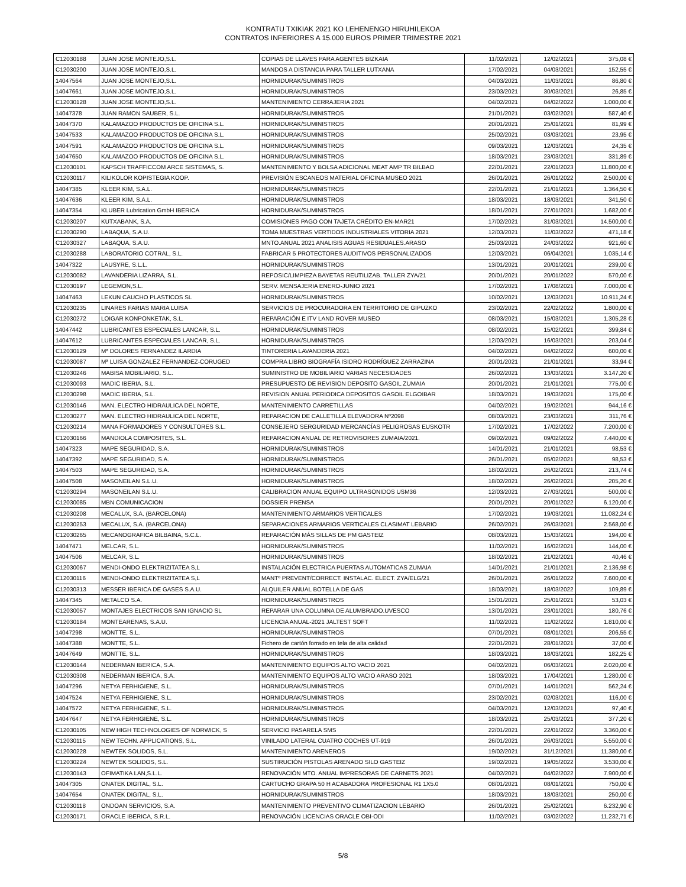KONTRATU TXIKIAK 2021 KO LEHENENGO HIRUHILEKOA
CONTRATOS INFERIORES A 15.000 EUROS PRIMER TRIMESTRE 2021
| C12030188 | JUAN JOSE MONTEJO,S.L. | COPIAS DE LLAVES PARA AGENTES BIZKAIA | 11/02/2021 | 12/02/2021 | 375,08 € |
| C12030200 | JUAN JOSE MONTEJO,S.L. | MANDOS A DISTANCIA PARA TALLER LUTXANA | 17/02/2021 | 04/03/2021 | 152,55 € |
| 14047564 | JUAN JOSE MONTEJO,S.L. | HORNIDURAK/SUMINISTROS | 04/03/2021 | 11/03/2021 | 86,80 € |
| 14047661 | JUAN JOSE MONTEJO,S.L. | HORNIDURAK/SUMINISTROS | 23/03/2021 | 30/03/2021 | 26,85 € |
| C12030128 | JUAN JOSE MONTEJO,S.L. | MANTENIMIENTO CERRAJERIA 2021 | 04/02/2021 | 04/02/2022 | 1.000,00 € |
| 14047378 | JUAN RAMON SAUBER, S.L. | HORNIDURAK/SUMINISTROS | 21/01/2021 | 03/02/2021 | 587,40 € |
| 14047370 | KALAMAZOO PRODUCTOS DE OFICINA S.L. | HORNIDURAK/SUMINISTROS | 20/01/2021 | 25/01/2021 | 81,99 € |
| 14047533 | KALAMAZOO PRODUCTOS DE OFICINA S.L. | HORNIDURAK/SUMINISTROS | 25/02/2021 | 03/03/2021 | 23,95 € |
| 14047591 | KALAMAZOO PRODUCTOS DE OFICINA S.L. | HORNIDURAK/SUMINISTROS | 09/03/2021 | 12/03/2021 | 24,35 € |
| 14047650 | KALAMAZOO PRODUCTOS DE OFICINA S.L. | HORNIDURAK/SUMINISTROS | 18/03/2021 | 23/03/2021 | 331,89 € |
| C12030101 | KAPSCH TRAFFICCOM ARCE SISTEMAS, S. | MANTENIMIENTO Y BOLSA ADICIONAL MEAT AMP TR BILBAO | 22/01/2021 | 22/01/2023 | 11.800,00 € |
| C12030117 | KILIKOLOR KOPISTEGIA KOOP. | PREVISIÓN ESCANEOS MATERIAL OFICINA MUSEO 2021 | 26/01/2021 | 26/01/2022 | 2.500,00 € |
| 14047385 | KLEER KIM, S.A.L. | HORNIDURAK/SUMINISTROS | 22/01/2021 | 21/01/2021 | 1.364,50 € |
| 14047636 | KLEER KIM, S.A.L. | HORNIDURAK/SUMINISTROS | 18/03/2021 | 18/03/2021 | 341,50 € |
| 14047354 | KLUBER Lubrication GmbH IBERICA | HORNIDURAK/SUMINISTROS | 18/01/2021 | 27/01/2021 | 1.682,00 € |
| C12030207 | KUTXABANK, S.A. | COMISIONES PAGO CON TAJETA CRÉDITO EN-MAR21 | 17/02/2021 | 31/03/2021 | 14.500,00 € |
| C12030290 | LABAQUA, S.A.U. | TOMA MUESTRAS VERTIDOS INDUSTRIALES VITORIA 2021 | 12/03/2021 | 11/03/2022 | 471,18 € |
| C12030327 | LABAQUA, S.A.U. | MNTO.ANUAL 2021 ANALISIS AGUAS RESIDUALES.ARASO | 25/03/2021 | 24/03/2022 | 921,60 € |
| C12030288 | LABORATORIO COTRAL, S.L. | FABRICAR 5 PROTECTORES AUDITIVOS PERSONALIZADOS | 12/03/2021 | 06/04/2021 | 1.035,14 € |
| 14047322 | LAUSYRE, S.L.L. | HORNIDURAK/SUMINISTROS | 13/01/2021 | 20/01/2021 | 239,00 € |
| C12030082 | LAVANDERIA LIZARRA, S.L. | REPOSIC/LIMPIEZA BAYETAS REUTILIZAB. TALLER ZYA/21 | 20/01/2021 | 20/01/2022 | 570,00 € |
| C12030197 | LEGEMON,S.L. | SERV. MENSAJERIA ENERO-JUNIO 2021 | 17/02/2021 | 17/08/2021 | 7.000,00 € |
| 14047463 | LEKUN CAUCHO PLASTICOS SL | HORNIDURAK/SUMINISTROS | 10/02/2021 | 12/03/2021 | 10.911,24 € |
| C12030235 | LINARES FARIAS MARIA LUISA | SERVICIOS DE PROCURADORA EN TERRITORIO DE GIPUZKO | 23/02/2021 | 22/02/2022 | 1.800,00 € |
| C12030272 | LOIGAR KONPONKETAK, S.L. | REPARACIÓN E ITV LAND ROVER MUSEO | 08/03/2021 | 15/03/2021 | 1.305,28 € |
| 14047442 | LUBRICANTES ESPECIALES LANCAR, S.L. | HORNIDURAK/SUMINISTROS | 08/02/2021 | 15/02/2021 | 399,84 € |
| 14047612 | LUBRICANTES ESPECIALES LANCAR, S.L. | HORNIDURAK/SUMINISTROS | 12/03/2021 | 16/03/2021 | 203,04 € |
| C12030129 | Mª DOLORES FERNANDEZ ILARDIA | TINTORERIA LAVANDERIA 2021 | 04/02/2021 | 04/02/2022 | 600,00 € |
| C12030087 | Mª LUISA GONZALEZ FERNANDEZ-CORUGED | COMPRA LIBRO BIOGRAFÍA ISIDRO RODRÍGUEZ ZARRAZINA | 20/01/2021 | 21/01/2021 | 33,94 € |
| C12030246 | MABISA MOBILIARIO, S.L. | SUMINISTRO DE MOBILIARIO VARIAS NECESIDADES | 26/02/2021 | 13/03/2021 | 3.147,20 € |
| C12030093 | MADIC IBERIA, S.L. | PRESUPUESTO DE REVISION DEPOSITO GASOIL ZUMAIA | 20/01/2021 | 21/01/2021 | 775,00 € |
| C12030298 | MADIC IBERIA, S.L. | REVISION ANUAL PERIODICA DEPOSITOS GASOIL ELGOIBAR | 18/03/2021 | 19/03/2021 | 175,00 € |
| C12030146 | MAN. ELECTRO HIDRAULICA DEL NORTE, | MANTENIMIENTO CARRETILLAS | 04/02/2021 | 19/02/2021 | 944,16 € |
| C12030277 | MAN. ELECTRO HIDRAULICA DEL NORTE, | REPARACION DE CALLETILLA ELEVADORA Nº2098 | 08/03/2021 | 23/03/2021 | 311,76 € |
| C12030214 | MANA FORMADORES Y CONSULTORES S.L. | CONSEJERO SERGURIDAD MERCANCÍAS PELIGROSAS EUSKOTR | 17/02/2021 | 17/02/2022 | 7.200,00 € |
| C12030166 | MANDIOLA COMPOSITES, S.L. | REPARACION ANUAL DE RETROVISORES ZUMAIA/2021. | 09/02/2021 | 09/02/2022 | 7.440,00 € |
| 14047323 | MAPE SEGURIDAD, S.A. | HORNIDURAK/SUMINISTROS | 14/01/2021 | 21/01/2021 | 98,53 € |
| 14047392 | MAPE SEGURIDAD, S.A. | HORNIDURAK/SUMINISTROS | 26/01/2021 | 05/02/2021 | 98,53 € |
| 14047503 | MAPE SEGURIDAD, S.A. | HORNIDURAK/SUMINISTROS | 18/02/2021 | 26/02/2021 | 213,74 € |
| 14047508 | MASONEILAN S.L.U. | HORNIDURAK/SUMINISTROS | 18/02/2021 | 26/02/2021 | 205,20 € |
| C12030294 | MASONEILAN S.L.U. | CALIBRACION ANUAL EQUIPO ULTRASONIDOS USM36 | 12/03/2021 | 27/03/2021 | 500,00 € |
| C12030085 | MBN COMUNICACION | DOSSIER PRENSA | 20/01/2021 | 20/01/2022 | 6.120,00 € |
| C12030208 | MECALUX, S.A. (BARCELONA) | MANTENIMIENTO ARMARIOS VERTICALES | 17/02/2021 | 19/03/2021 | 11.082,24 € |
| C12030253 | MECALUX, S.A. (BARCELONA) | SEPARACIONES ARMARIOS VERTICALES CLASIMAT LEBARIO | 26/02/2021 | 26/03/2021 | 2.568,00 € |
| C12030265 | MECANOGRAFICA BILBAINA, S.C.L. | REPARACIÓN MÁS SILLAS DE PM GASTEIZ | 08/03/2021 | 15/03/2021 | 194,00 € |
| 14047471 | MELCAR, S.L. | HORNIDURAK/SUMINISTROS | 11/02/2021 | 16/02/2021 | 144,00 € |
| 14047506 | MELCAR, S.L. | HORNIDURAK/SUMINISTROS | 18/02/2021 | 21/02/2021 | 40,46 € |
| C12030067 | MENDI-ONDO ELEKTRIZITATEA S,L | INSTALACIÓN ELECTRICA PUERTAS AUTOMATICAS ZUMAIA | 14/01/2021 | 21/01/2021 | 2.136,98 € |
| C12030116 | MENDI-ONDO ELEKTRIZITATEA S,L | MANTº PREVENT/CORRECT. INSTALAC. ELECT. ZYA/ELG/21 | 26/01/2021 | 26/01/2022 | 7.600,00 € |
| C12030313 | MESSER IBERICA DE GASES S.A.U. | ALQUILER ANUAL BOTELLA DE GAS | 18/03/2021 | 18/03/2022 | 109,89 € |
| 14047345 | METALCO S.A. | HORNIDURAK/SUMINISTROS | 15/01/2021 | 25/01/2021 | 53,03 € |
| C12030057 | MONTAJES ELECTRICOS SAN IGNACIO SL | REPARAR UNA COLUMNA DE ALUMBRADO.UVESCO | 13/01/2021 | 23/01/2021 | 180,76 € |
| C12030184 | MONTEARENAS, S.A.U. | LICENCIA ANUAL-2021 JALTEST SOFT | 11/02/2021 | 11/02/2022 | 1.810,00 € |
| 14047298 | MONTTE, S.L. | HORNIDURAK/SUMINISTROS | 07/01/2021 | 08/01/2021 | 206,55 € |
| 14047388 | MONTTE, S.L. | Fichero de cartón forrado en tela de alta calidad | 22/01/2021 | 28/01/2021 | 37,00 € |
| 14047649 | MONTTE, S.L. | HORNIDURAK/SUMINISTROS | 18/03/2021 | 18/03/2021 | 182,25 € |
| C12030144 | NEDERMAN IBERICA, S.A. | MANTENIMIENTO EQUIPOS ALTO VACIO 2021 | 04/02/2021 | 06/03/2021 | 2.020,00 € |
| C12030308 | NEDERMAN IBERICA, S.A. | MANTENIMIENTO EQUIPOS ALTO VACIO ARASO 2021 | 18/03/2021 | 17/04/2021 | 1.280,00 € |
| 14047296 | NETYA FERHIGIENE, S.L. | HORNIDURAK/SUMINISTROS | 07/01/2021 | 14/01/2021 | 562,24 € |
| 14047524 | NETYA FERHIGIENE, S.L. | HORNIDURAK/SUMINISTROS | 23/02/2021 | 02/03/2021 | 116,00 € |
| 14047572 | NETYA FERHIGIENE, S.L. | HORNIDURAK/SUMINISTROS | 04/03/2021 | 12/03/2021 | 97,40 € |
| 14047647 | NETYA FERHIGIENE, S.L. | HORNIDURAK/SUMINISTROS | 18/03/2021 | 25/03/2021 | 377,20 € |
| C12030105 | NEW HIGH TECHNOLOGIES OF NORWICK, S | SERVICIO PASARELA SMS | 22/01/2021 | 22/01/2022 | 3.360,00 € |
| C12030115 | NEW TECHN. APPLICATIONS, S.L. | VINILADO LATERAL CUATRO COCHES UT-919 | 26/01/2021 | 26/03/2021 | 5.550,00 € |
| C12030228 | NEWTEK SOLIDOS, S.L. | MANTENIMIENTO ARENEROS | 19/02/2021 | 31/12/2021 | 11.380,00 € |
| C12030224 | NEWTEK SOLIDOS, S.L. | SUSTIRUCIÓN PISTOLAS ARENADO SILO GASTEIZ | 19/02/2021 | 19/05/2022 | 3.530,00 € |
| C12030143 | OFIMATIKA LAN,S.L.L. | RENOVACIÓN MTO. ANUAL IMPRESORAS DE CARNETS 2021 | 04/02/2021 | 04/02/2022 | 7.900,00 € |
| 14047305 | ONATEK DIGITAL, S.L. | CARTUCHO GRAPA 50 H ACABADORA PROFESIONAL R1 1X5.0 | 08/01/2021 | 08/01/2021 | 750,00 € |
| 14047654 | ONATEK DIGITAL, S.L. | HORNIDURAK/SUMINISTROS | 18/03/2021 | 18/03/2021 | 250,00 € |
| C12030118 | ONDOAN SERVICIOS, S.A. | MANTENIMIENTO PREVENTIVO CLIMATIZACION LEBARIO | 26/01/2021 | 25/02/2021 | 6.232,90 € |
| C12030171 | ORACLE IBERICA, S.R.L. | RENOVACIÓN LICENCIAS ORACLE OBI-ODI | 11/02/2021 | 03/02/2022 | 11.232,71 € |
5/8